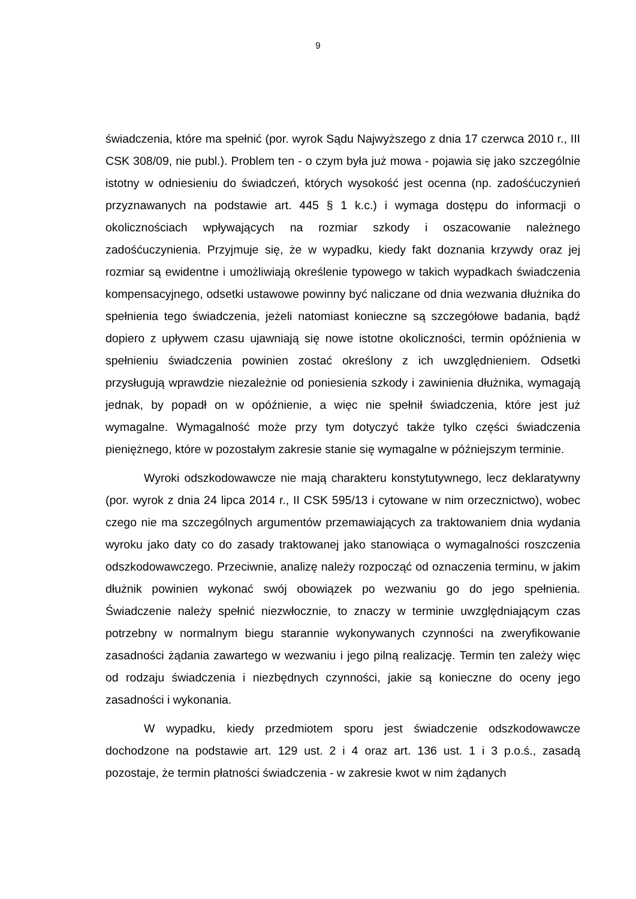9
świadczenia, które ma spełnić (por. wyrok Sądu Najwyższego z dnia 17 czerwca 2010 r., III CSK 308/09, nie publ.). Problem ten - o czym była już mowa - pojawia się jako szczególnie istotny w odniesieniu do świadczeń, których wysokość jest ocenna (np. zadośćuczynień przyznawanych na podstawie art. 445 § 1 k.c.) i wymaga dostępu do informacji o okolicznościach wpływających na rozmiar szkody i oszacowanie należnego zadośćuczynienia. Przyjmuje się, że w wypadku, kiedy fakt doznania krzywdy oraz jej rozmiar są ewidentne i umożliwiają określenie typowego w takich wypadkach świadczenia kompensacyjnego, odsetki ustawowe powinny być naliczane od dnia wezwania dłużnika do spełnienia tego świadczenia, jeżeli natomiast konieczne są szczegółowe badania, bądź dopiero z upływem czasu ujawniają się nowe istotne okoliczności, termin opóźnienia w spełnieniu świadczenia powinien zostać określony z ich uwzględnieniem. Odsetki przysługują wprawdzie niezależnie od poniesienia szkody i zawinienia dłużnika, wymagają jednak, by popadł on w opóźnienie, a więc nie spełnił świadczenia, które jest już wymagalne. Wymagalność może przy tym dotyczyć także tylko części świadczenia pieniężnego, które w pozostałym zakresie stanie się wymagalne w późniejszym terminie.
Wyroki odszkodowawcze nie mają charakteru konstytutywnego, lecz deklaratywny (por. wyrok z dnia 24 lipca 2014 r., II CSK 595/13 i cytowane w nim orzecznictwo), wobec czego nie ma szczególnych argumentów przemawiających za traktowaniem dnia wydania wyroku jako daty co do zasady traktowanej jako stanowiąca o wymagalności roszczenia odszkodowawczego. Przeciwnie, analizę należy rozpocząć od oznaczenia terminu, w jakim dłużnik powinien wykonać swój obowiązek po wezwaniu go do jego spełnienia. Świadczenie należy spełnić niezwłocznie, to znaczy w terminie uwzględniającym czas potrzebny w normalnym biegu starannie wykonywanych czynności na zweryfikowanie zasadności żądania zawartego w wezwaniu i jego pilną realizację. Termin ten zależy więc od rodzaju świadczenia i niezbędnych czynności, jakie są konieczne do oceny jego zasadności i wykonania.
W wypadku, kiedy przedmiotem sporu jest świadczenie odszkodowawcze dochodzone na podstawie art. 129 ust. 2 i 4 oraz art. 136 ust. 1 i 3 p.o.ś., zasadą pozostaje, że termin płatności świadczenia - w zakresie kwot w nim żądanych